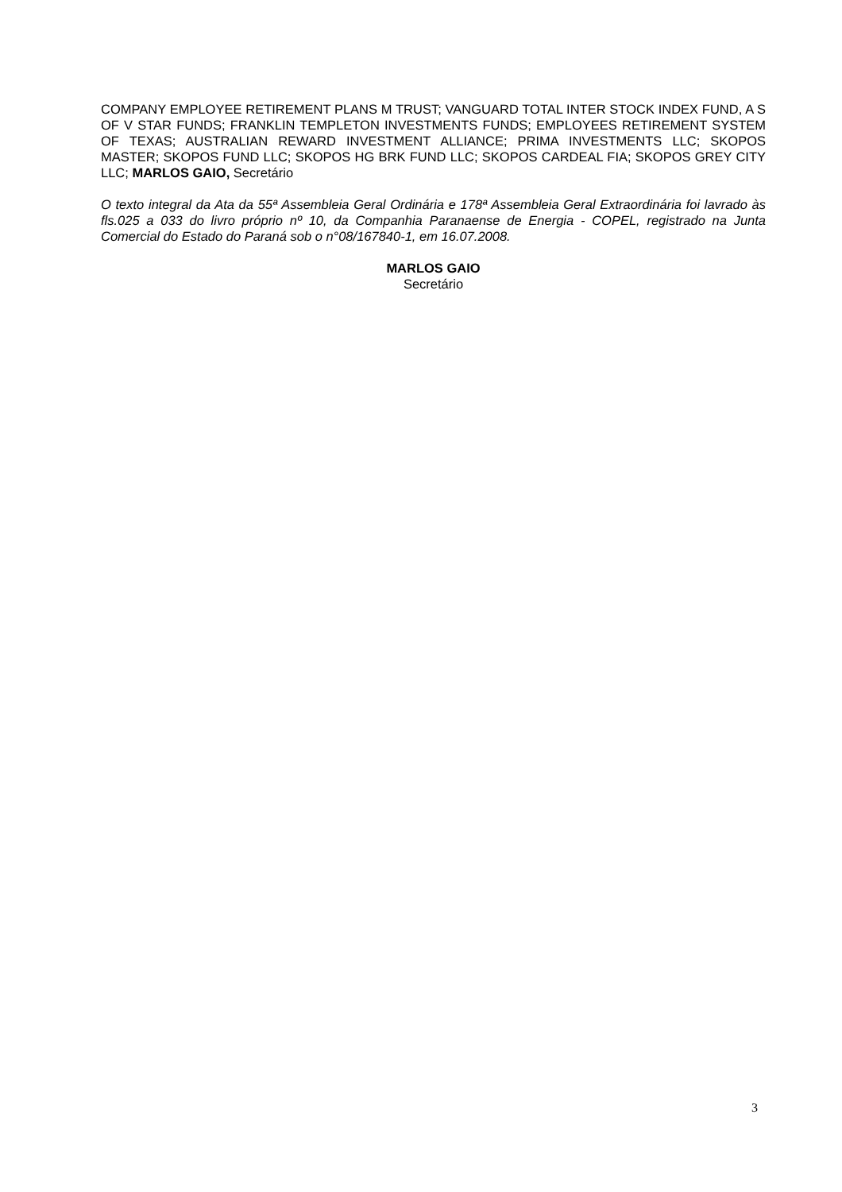COMPANY EMPLOYEE RETIREMENT PLANS M TRUST; VANGUARD TOTAL INTER STOCK INDEX FUND, A S OF V STAR FUNDS; FRANKLIN TEMPLETON INVESTMENTS FUNDS; EMPLOYEES RETIREMENT SYSTEM OF TEXAS; AUSTRALIAN REWARD INVESTMENT ALLIANCE; PRIMA INVESTMENTS LLC; SKOPOS MASTER; SKOPOS FUND LLC; SKOPOS HG BRK FUND LLC; SKOPOS CARDEAL FIA; SKOPOS GREY CITY LLC; MARLOS GAIO, Secretário
O texto integral da Ata da 55ª Assembleia Geral Ordinária e 178ª Assembleia Geral Extraordinária foi lavrado às fls.025 a 033 do livro próprio nº 10, da Companhia Paranaense de Energia - COPEL, registrado na Junta Comercial do Estado do Paraná sob o n°08/167840-1, em 16.07.2008.
MARLOS GAIO
Secretário
3